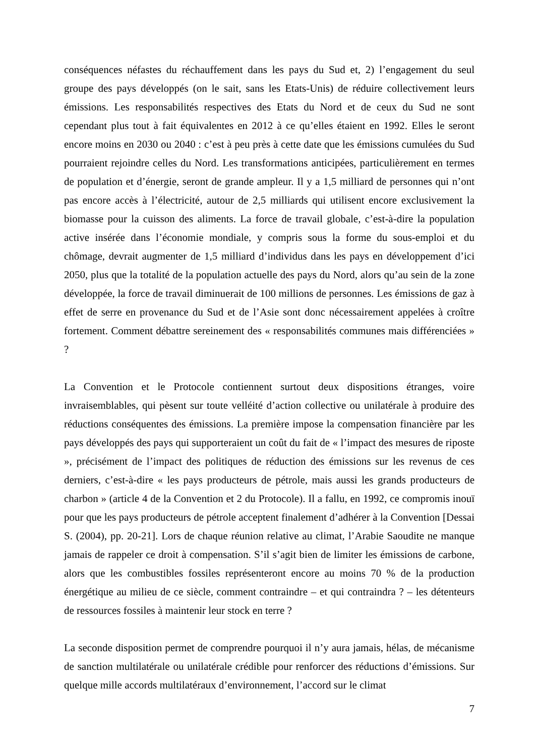conséquences néfastes du réchauffement dans les pays du Sud et, 2) l’engagement du seul groupe des pays développés (on le sait, sans les Etats-Unis) de réduire collectivement leurs émissions. Les responsabilités respectives des Etats du Nord et de ceux du Sud ne sont cependant plus tout à fait équivalentes en 2012 à ce qu’elles étaient en 1992. Elles le seront encore moins en 2030 ou 2040 : c’est à peu près à cette date que les émissions cumulées du Sud pourraient rejoindre celles du Nord. Les transformations anticipées, particulièrement en termes de population et d’énergie, seront de grande ampleur. Il y a 1,5 milliard de personnes qui n’ont pas encore accès à l’électricité, autour de 2,5 milliards qui utilisent encore exclusivement la biomasse pour la cuisson des aliments. La force de travail globale, c’est-à-dire la population active insérée dans l’économie mondiale, y compris sous la forme du sous-emploi et du chômage, devrait augmenter de 1,5 milliard d’individus dans les pays en développement d’ici 2050, plus que la totalité de la population actuelle des pays du Nord, alors qu’au sein de la zone développée, la force de travail diminuerait de 100 millions de personnes. Les émissions de gaz à effet de serre en provenance du Sud et de l’Asie sont donc nécessairement appelées à croître fortement. Comment débattre sereinement des « responsabilités communes mais différenciées » ?
La Convention et le Protocole contiennent surtout deux dispositions étranges, voire invraisemblables, qui pèsent sur toute velléité d’action collective ou unilatérale à produire des réductions conséquentes des émissions. La première impose la compensation financière par les pays développés des pays qui supporteraient un coût du fait de « l’impact des mesures de riposte », précisément de l’impact des politiques de réduction des émissions sur les revenus de ces derniers, c’est-à-dire « les pays producteurs de pétrole, mais aussi les grands producteurs de charbon » (article 4 de la Convention et 2 du Protocole). Il a fallu, en 1992, ce compromis inouï pour que les pays producteurs de pétrole acceptent finalement d’adhérer à la Convention [Dessai S. (2004), pp. 20-21]. Lors de chaque réunion relative au climat, l’Arabie Saoudite ne manque jamais de rappeler ce droit à compensation. S’il s’agit bien de limiter les émissions de carbone, alors que les combustibles fossiles représenteront encore au moins 70 % de la production énergétique au milieu de ce siècle, comment contraindre – et qui contraindra ? – les détenteurs de ressources fossiles à maintenir leur stock en terre ?
La seconde disposition permet de comprendre pourquoi il n’y aura jamais, hélas, de mécanisme de sanction multilatérale ou unilatérale crédible pour renforcer des réductions d’émissions. Sur quelque mille accords multilatéraux d’environnement, l’accord sur le climat
7